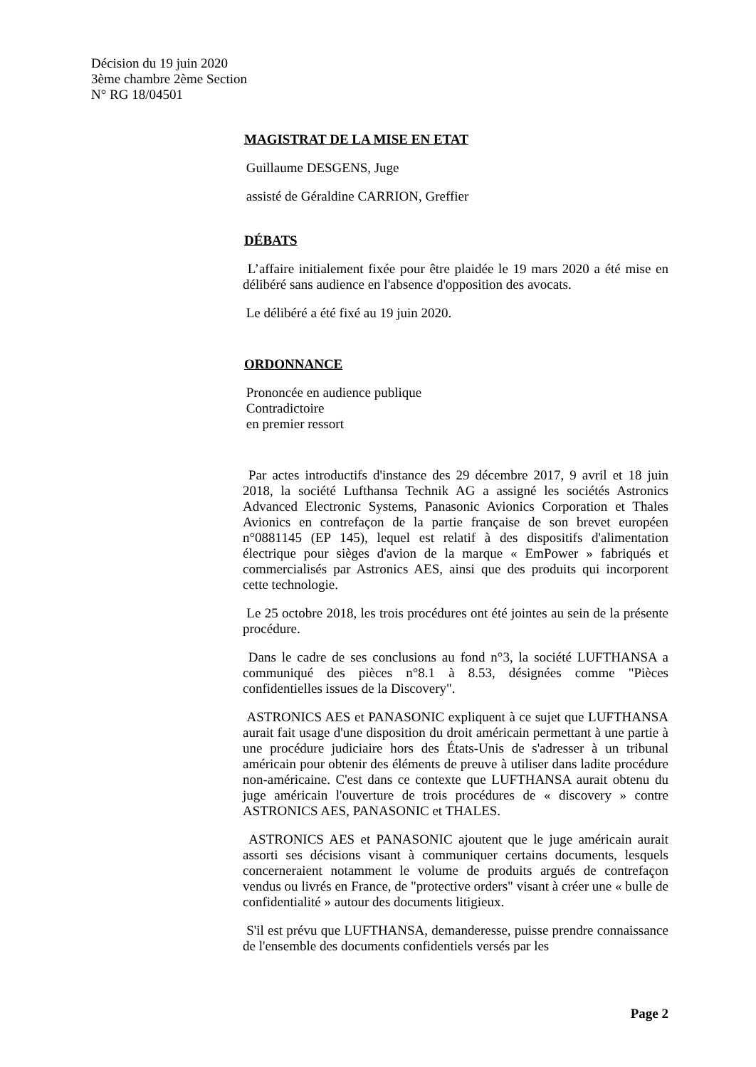Décision du 19 juin 2020
3ème chambre 2ème Section
N° RG 18/04501
MAGISTRAT DE LA MISE EN ETAT
Guillaume DESGENS, Juge
assisté de Géraldine CARRION, Greffier
DÉBATS
L’affaire initialement fixée pour être plaidée le 19 mars 2020 a été mise en délibéré sans audience en l'absence d'opposition des avocats.
Le délibéré a été fixé au 19 juin 2020.
ORDONNANCE
Prononcée en audience publique
Contradictoire
en premier ressort
Par actes introductifs d'instance des 29 décembre 2017, 9 avril et 18 juin 2018, la société Lufthansa Technik AG a assigné les sociétés Astronics Advanced Electronic Systems, Panasonic Avionics Corporation et Thales Avionics en contrefaçon de la partie française de son brevet européen n°0881145 (EP 145), lequel est relatif à des dispositifs d'alimentation électrique pour sièges d'avion de la marque « EmPower » fabriqués et commercialisés par Astronics AES, ainsi que des produits qui incorporent cette technologie.
Le 25 octobre 2018, les trois procédures ont été jointes au sein de la présente procédure.
Dans le cadre de ses conclusions au fond n°3, la société LUFTHANSA a communiqué des pièces n°8.1 à 8.53, désignées comme "Pièces confidentielles issues de la Discovery".
ASTRONICS AES et PANASONIC expliquent à ce sujet que LUFTHANSA aurait fait usage d'une disposition du droit américain permettant à une partie à une procédure judiciaire hors des États-Unis de s'adresser à un tribunal américain pour obtenir des éléments de preuve à utiliser dans ladite procédure non-américaine. C'est dans ce contexte que LUFTHANSA aurait obtenu du juge américain l'ouverture de trois procédures de « discovery » contre ASTRONICS AES, PANASONIC et THALES.
ASTRONICS AES et PANASONIC ajoutent que le juge américain aurait assorti ses décisions visant à communiquer certains documents, lesquels concerneraient notamment le volume de produits argués de contrefaçon vendus ou livrés en France, de "protective orders" visant à créer une « bulle de confidentialité » autour des documents litigieux.
S'il est prévu que LUFTHANSA, demanderesse, puisse prendre connaissance de l'ensemble des documents confidentiels versés par les
Page 2